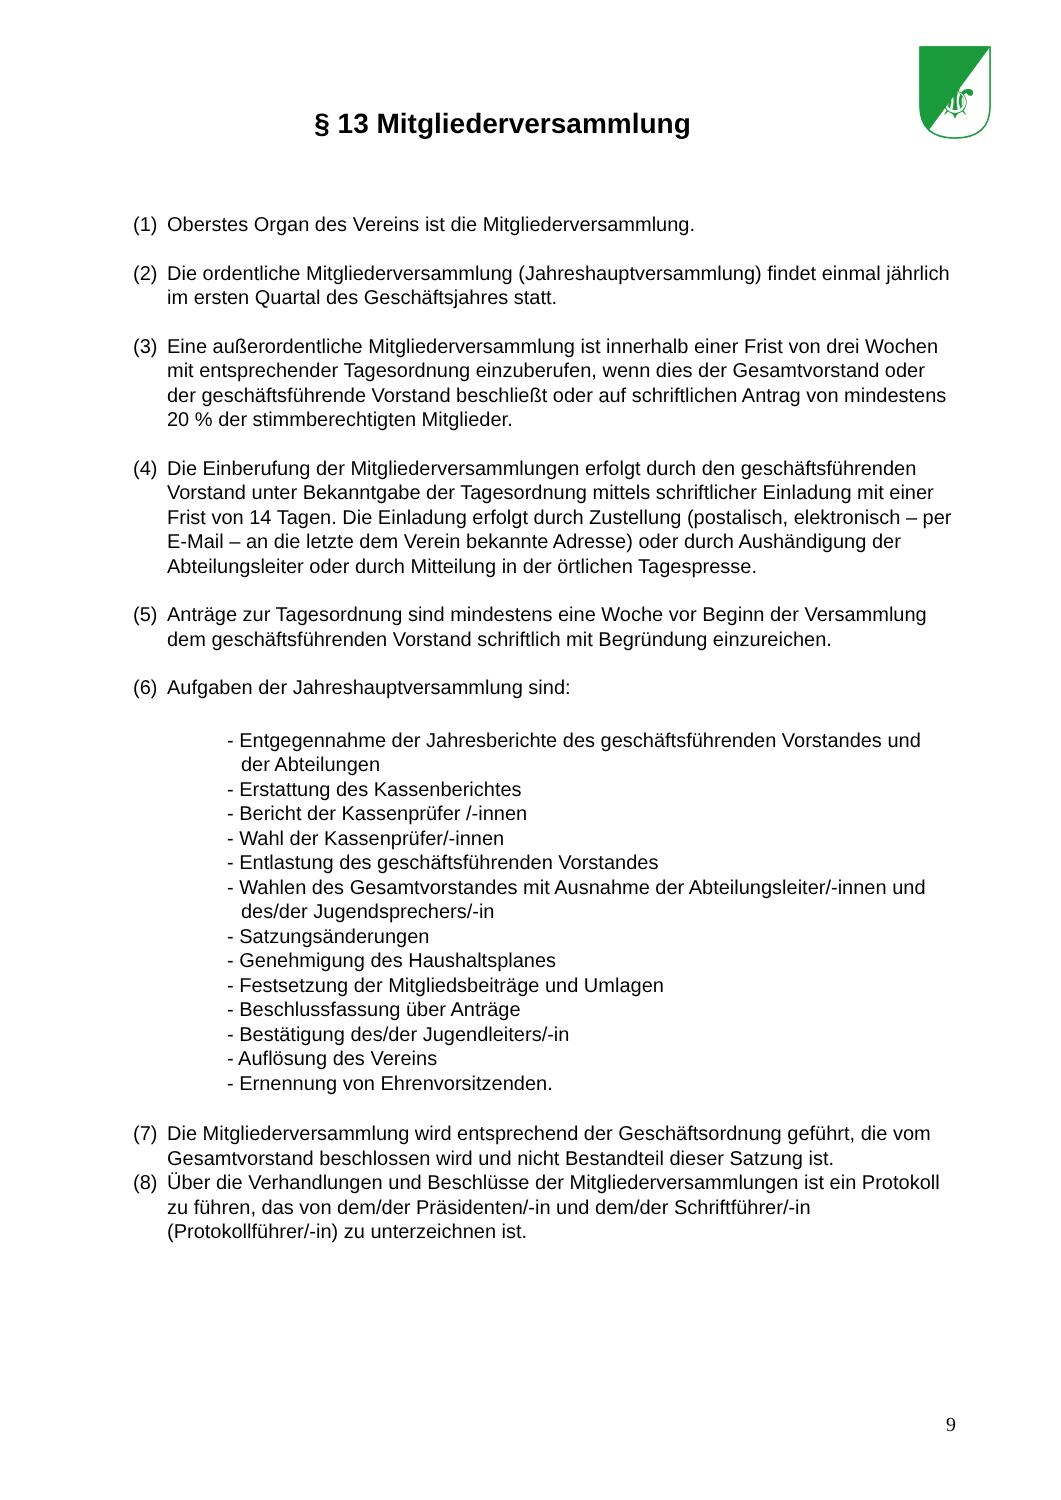⚜
§ 13 Mitgliederversammlung
(1) Oberstes Organ des Vereins ist die Mitgliederversammlung.
(2) Die ordentliche Mitgliederversammlung (Jahreshauptversammlung) findet einmal jährlich im ersten Quartal des Geschäftsjahres statt.
(3) Eine außerordentliche Mitgliederversammlung ist innerhalb einer Frist von drei Wochen mit entsprechender Tagesordnung einzuberufen, wenn dies der Gesamtvorstand oder der geschäftsführende Vorstand beschließt oder auf schriftlichen Antrag von mindestens 20 % der stimmberechtigten Mitglieder.
(4) Die Einberufung der Mitgliederversammlungen erfolgt durch den geschäftsführenden Vorstand unter Bekanntgabe der Tagesordnung mittels schriftlicher Einladung mit einer Frist von 14 Tagen. Die Einladung erfolgt durch Zustellung (postalisch, elektronisch – per E-Mail – an die letzte dem Verein bekannte Adresse) oder durch Aushändigung der Abteilungsleiter oder durch Mitteilung in der örtlichen Tagespresse.
(5) Anträge zur Tagesordnung sind mindestens eine Woche vor Beginn der Versammlung dem geschäftsführenden Vorstand schriftlich mit Begründung einzureichen.
(6) Aufgaben der Jahreshauptversammlung sind:
- Entgegennahme der Jahresberichte des geschäftsführenden Vorstandes und der Abteilungen
- Erstattung des Kassenberichtes
- Bericht der Kassenprüfer /-innen
- Wahl der Kassenprüfer/-innen
- Entlastung des geschäftsführenden Vorstandes
- Wahlen des Gesamtvorstandes mit Ausnahme der Abteilungsleiter/-innen und des/der Jugendsprechers/-in
- Satzungsänderungen
- Genehmigung des Haushaltsplanes
- Festsetzung der Mitgliedsbeiträge und Umlagen
- Beschlussfassung über Anträge
- Bestätigung des/der Jugendleiters/-in
- Auflösung des Vereins
- Ernennung von Ehrenvorsitzenden.
(7) Die Mitgliederversammlung wird entsprechend der Geschäftsordnung geführt, die vom Gesamtvorstand beschlossen wird und nicht Bestandteil dieser Satzung ist.
(8) Über die Verhandlungen und Beschlüsse der Mitgliederversammlungen ist ein Protokoll zu führen, das von dem/der Präsidenten/-in und dem/der Schriftführer/-in (Protokollführer/-in) zu unterzeichnen ist.
9